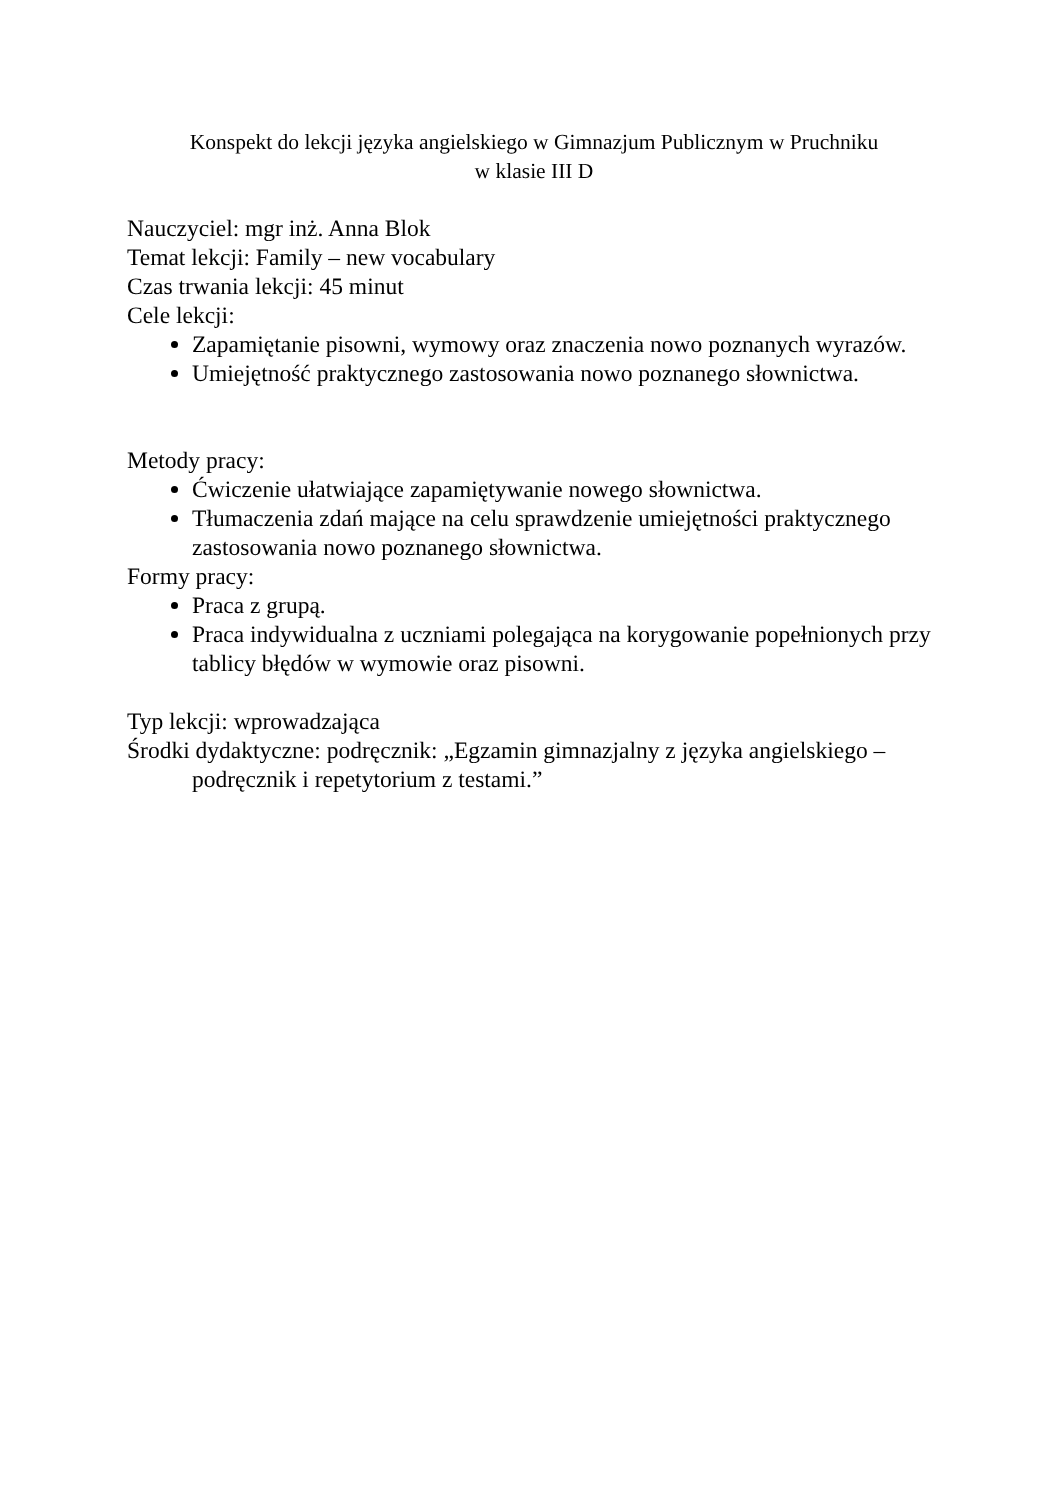Konspekt do lekcji języka angielskiego w Gimnazjum Publicznym w Pruchniku
w klasie III D
Nauczyciel: mgr inż. Anna Blok
Temat lekcji: Family – new vocabulary
Czas trwania lekcji: 45 minut
Cele lekcji:
Zapamiętanie pisowni, wymowy oraz znaczenia nowo poznanych wyrazów.
Umiejętność praktycznego zastosowania nowo poznanego słownictwa.
Metody pracy:
Ćwiczenie ułatwiające zapamiętywanie nowego słownictwa.
Tłumaczenia zdań mające na celu sprawdzenie umiejętności praktycznego zastosowania nowo poznanego słownictwa.
Formy pracy:
Praca z grupą.
Praca indywidualna z uczniami polegająca na korygowanie popełnionych przy tablicy błędów w wymowie oraz pisowni.
Typ lekcji: wprowadzająca
Środki dydaktyczne: podręcznik: „Egzamin gimnazjalny z języka angielskiego – podręcznik i repetytorium z testami.”